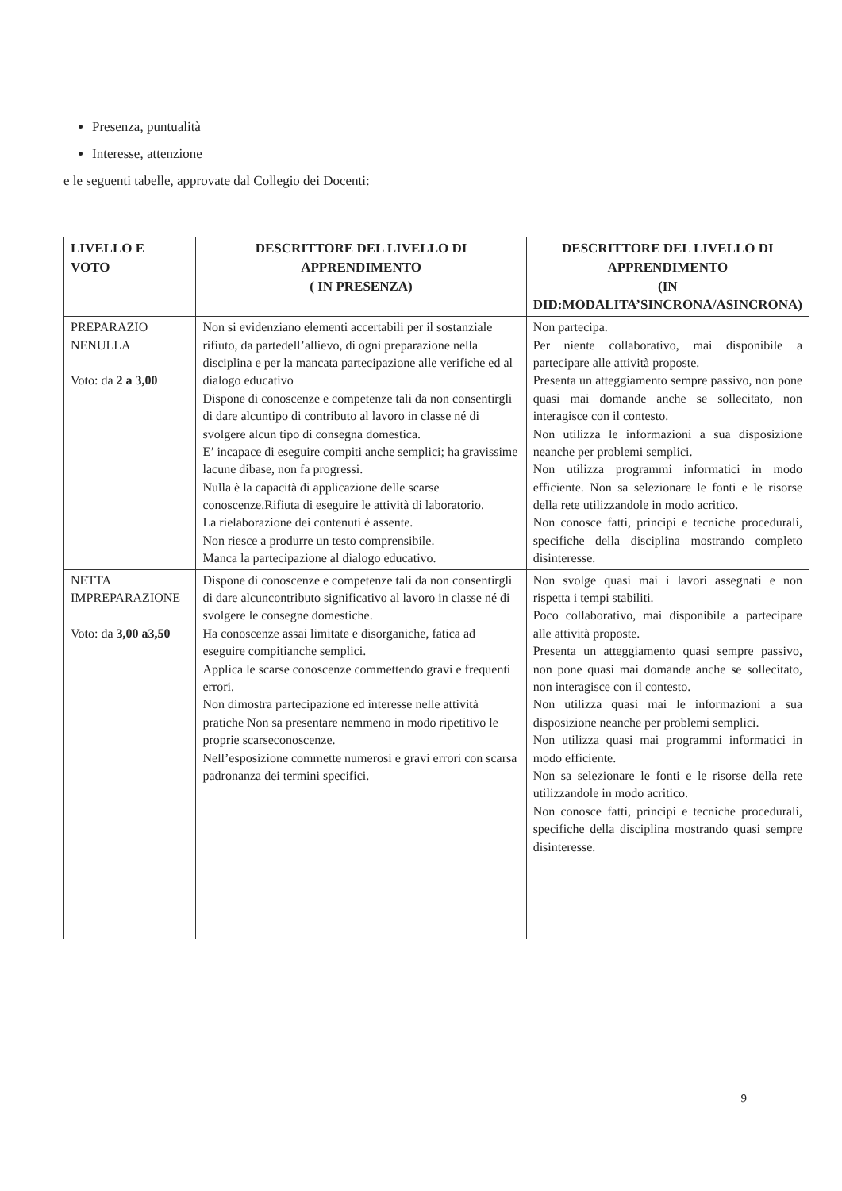Presenza, puntualità
Interesse, attenzione
e le seguenti tabelle, approvate dal Collegio dei Docenti:
| LIVELLO E VOTO | DESCRITTORE DEL LIVELLO DI APPRENDIMENTO ( IN PRESENZA) | DESCRITTORE DEL LIVELLO DI APPRENDIMENTO (IN DID:MODALITA’SINCRONA/ASINCRONA) |
| --- | --- | --- |
| PREPARAZIO NENULLA Voto: da 2 a 3,00 | Non si evidenziano elementi accertabili per il sostanziale rifiuto, da partedell’allievo, di ogni preparazione nella disciplina e per la mancata partecipazione alle verifiche ed al dialogo educativo Dispone di conoscenze e competenze tali da non consentirgli di dare alcuntipo di contributo al lavoro in classe né di svolgere alcun tipo di consegna domestica. E’ incapace di eseguire compiti anche semplici; ha gravissime lacune dibase, non fa progressi. Nulla è la capacità di applicazione delle scarse conoscenze.Rifiuta di eseguire le attività di laboratorio. La rielaborazione dei contenuti è assente. Non riesce a produrre un testo comprensibile. Manca la partecipazione al dialogo educativo. | Non partecipa. Per niente collaborativo, mai disponibile a partecipare alle attività proposte. Presenta un atteggiamento sempre passivo, non pone quasi mai domande anche se sollecitato, non interagisce con il contesto. Non utilizza le informazioni a sua disposizione neanche per problemi semplici. Non utilizza programmi informatici in modo efficiente. Non sa selezionare le fonti e le risorse della rete utilizzandole in modo acritico. Non conosce fatti, principi e tecniche procedurali, specifiche della disciplina mostrando completo disinteresse. |
| NETTA IMPREPARAZIONE Voto: da 3,00 a3,50 | Dispone di conoscenze e competenze tali da non consentirgli di dare alcuncontributo significativo al lavoro in classe né di svolgere le consegne domestiche. Ha conoscenze assai limitate e disorganiche, fatica ad eseguire compitianche semplici. Applica le scarse conoscenze commettendo gravi e frequenti errori. Non dimostra partecipazione ed interesse nelle attività pratiche Non sa presentare nemmeno in modo ripetitivo le proprie scarseconoscenze. Nell’esposizione commette numerosi e gravi errori con scarsa padronanza dei termini specifici. | Non svolge quasi mai i lavori assegnati e non rispetta i tempi stabiliti. Poco collaborativo, mai disponibile a partecipare alle attività proposte. Presenta un atteggiamento quasi sempre passivo, non pone quasi mai domande anche se sollecitato, non interagisce con il contesto. Non utilizza quasi mai le informazioni a sua disposizione neanche per problemi semplici. Non utilizza quasi mai programmi informatici in modo efficiente. Non sa selezionare le fonti e le risorse della rete utilizzandole in modo acritico. Non conosce fatti, principi e tecniche procedurali, specifiche della disciplina mostrando quasi sempre disinteresse. |
9